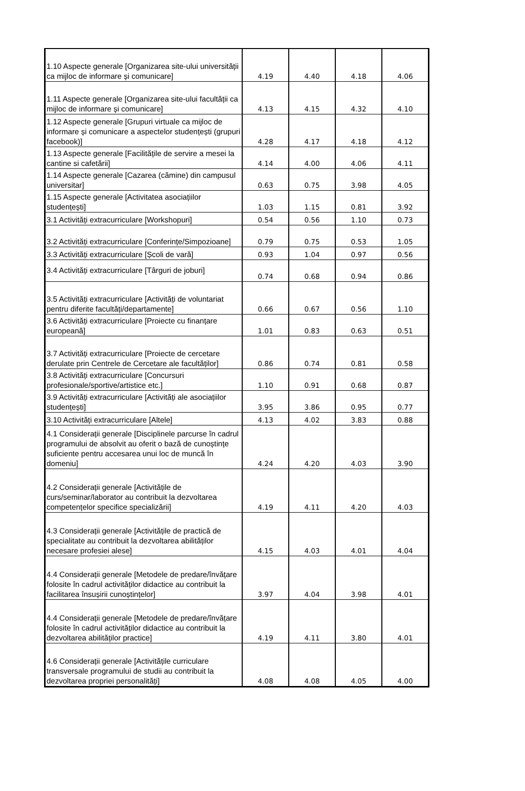| 1.10 Aspecte generale [Organizarea site-ului universității ca mijloc de informare și comunicare] | 4.19 | 4.40 | 4.18 | 4.06 |
| 1.11 Aspecte generale [Organizarea site-ului facultății ca mijloc de informare și comunicare] | 4.13 | 4.15 | 4.32 | 4.10 |
| 1.12 Aspecte generale [Grupuri virtuale ca mijloc de informare și comunicare a aspectelor studențești (grupuri facebook)] | 4.28 | 4.17 | 4.18 | 4.12 |
| 1.13 Aspecte generale [Facilitățile de servire a mesei la cantine si cafetării] | 4.14 | 4.00 | 4.06 | 4.11 |
| 1.14 Aspecte generale [Cazarea (cămine) din campusul universitar] | 0.63 | 0.75 | 3.98 | 4.05 |
| 1.15 Aspecte generale [Activitatea asociațiilor studențești] | 1.03 | 1.15 | 0.81 | 3.92 |
| 3.1 Activități extracurriculare [Workshopuri] | 0.54 | 0.56 | 1.10 | 0.73 |
| 3.2 Activități extracurriculare [Conferințe/Simpozioane] | 0.79 | 0.75 | 0.53 | 1.05 |
| 3.3 Activități extracurriculare [Școli de vară] | 0.93 | 1.04 | 0.97 | 0.56 |
| 3.4 Activități extracurriculare [Târguri de joburi] | 0.74 | 0.68 | 0.94 | 0.86 |
| 3.5 Activități extracurriculare [Activități de voluntariat pentru diferite facultăți/departamente] | 0.66 | 0.67 | 0.56 | 1.10 |
| 3.6 Activități extracurriculare [Proiecte cu finanțare europeană] | 1.01 | 0.83 | 0.63 | 0.51 |
| 3.7 Activități extracurriculare [Proiecte de cercetare derulate prin Centrele de Cercetare ale facultăților] | 0.86 | 0.74 | 0.81 | 0.58 |
| 3.8 Activități extracurriculare [Concursuri profesionale/sportive/artistice etc.] | 1.10 | 0.91 | 0.68 | 0.87 |
| 3.9 Activități extracurriculare [Activități ale asociațiilor studențești] | 3.95 | 3.86 | 0.95 | 0.77 |
| 3.10 Activități extracurriculare [Altele] | 4.13 | 4.02 | 3.83 | 0.88 |
| 4.1 Considerații generale [Disciplinele parcurse în cadrul programului de absolvit au oferit o bază de cunoștințe suficiente pentru accesarea unui loc de muncă în domeniu] | 4.24 | 4.20 | 4.03 | 3.90 |
| 4.2 Considerații generale [Activitățile de curs/seminar/laborator au contribuit la dezvoltarea competențelor specifice specializării] | 4.19 | 4.11 | 4.20 | 4.03 |
| 4.3 Considerații generale [Activitățile de practică de specialitate au contribuit la dezvoltarea abilităților necesare profesiei alese] | 4.15 | 4.03 | 4.01 | 4.04 |
| 4.4 Considerații generale [Metodele de predare/învățare folosite în cadrul activităților didactice au contribuit la facilitarea însușirii cunoștințelor] | 3.97 | 4.04 | 3.98 | 4.01 |
| 4.4 Considerații generale [Metodele de predare/învățare folosite în cadrul activităților didactice au contribuit la dezvoltarea abilităților practice] | 4.19 | 4.11 | 3.80 | 4.01 |
| 4.6 Considerații generale [Activitățile curriculare transversale programului de studii au contribuit la dezvoltarea propriei personalități] | 4.08 | 4.08 | 4.05 | 4.00 |